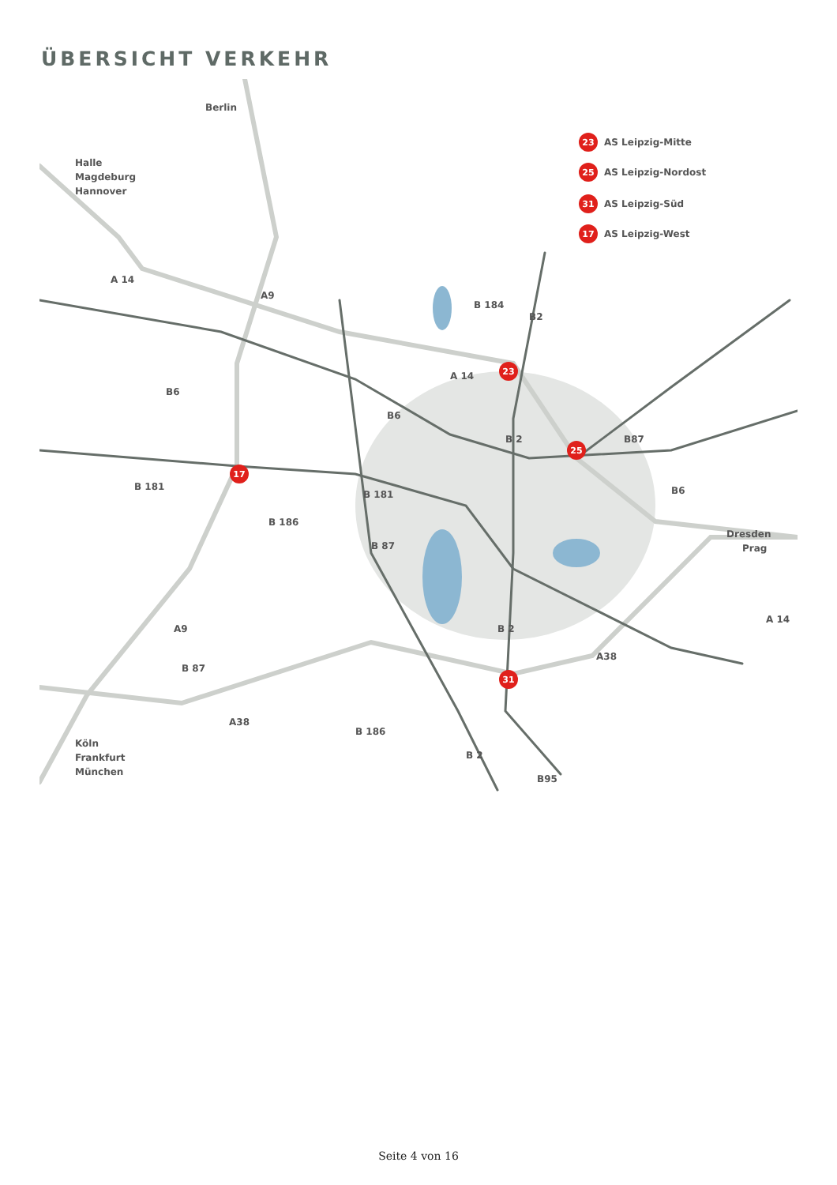ÜBERSICHT VERKEHR
23
25
31
17
23
25
31
17
AS Leipzig-Mitte
AS Leipzig-Nordost
AS Leipzig-Süd
AS Leipzig-West
Berlin
Halle
Magdeburg
Hannover
Dresden
Prag
Köln
Frankfurt
München
A 14
A9
A 14
A9
B 184
B2
B6
B6
B 2
B87
B6
B 181
B 181
B 186
B 87
A 14
B 2
A38
B 87
A38
B 186
B 2
B95
Seite 4 von 16